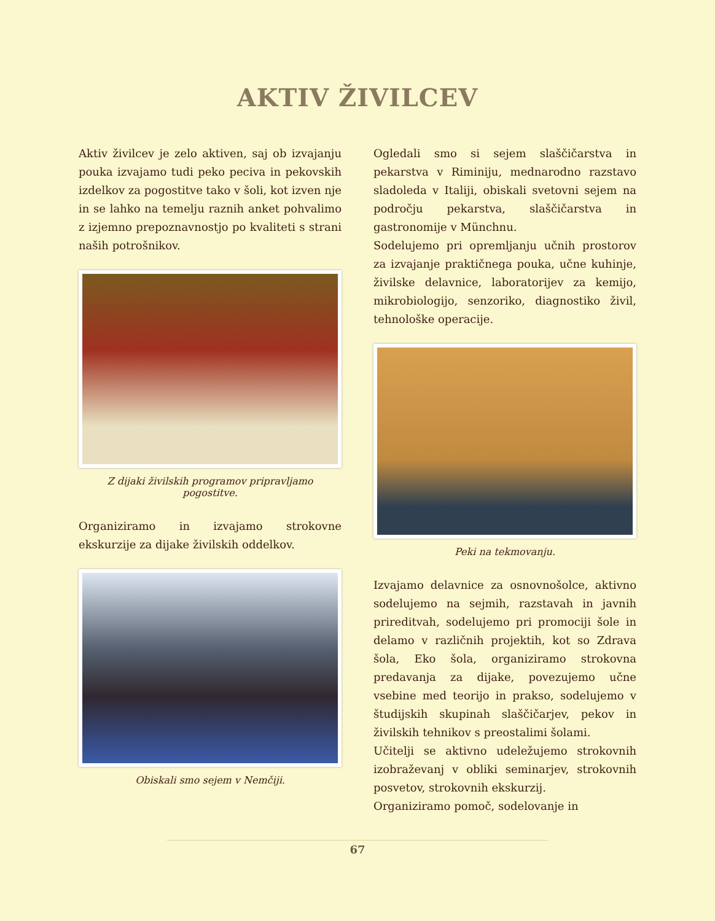AKTIV ŽIVILCEV
Aktiv živilcev je zelo aktiven, saj ob izvajanju pouka izvajamo tudi peko peciva in pekovskih izdelkov za pogostitve tako v šoli, kot izven nje in se lahko na temelju raznih anket pohvalimo z izjemno prepoznavnostjo po kvaliteti s strani naših potrošnikov.
Z dijaki živilskih programov pripravljamo pogostitve.
Organiziramo in izvajamo strokovne ekskurzije za dijake živilskih oddelkov.
Obiskali smo sejem v Nemčiji.
Ogledali smo si sejem slaščičarstva in pekarstva v Riminiju, mednarodno razstavo sladoleda v Italiji, obiskali svetovni sejem na področju pekarstva, slaščičarstva in gastronomije v Münchnu.
Sodelujemo pri opremljanju učnih prostorov za izvajanje praktičnega pouka, učne kuhinje, živilske delavnice, laboratorijev za kemijo, mikrobiologijo, senzoriko, diagnostiko živil, tehnološke operacije.
Peki na tekmovanju.
Izvajamo delavnice za osnovnošolce, aktivno sodelujemo na sejmih, razstavah in javnih prireditvah, sodelujemo pri promociji šole in delamo v različnih projektih, kot so Zdrava šola, Eko šola, organiziramo strokovna predavanja za dijake, povezujemo učne vsebine med teorijo in prakso, sodelujemo v študijskih skupinah slaščičarjev, pekov in živilskih tehnikov s preostalimi šolami.
Učitelji se aktivno udeležujemo strokovnih izobraževanj v obliki seminarjev, strokovnih posvetov, strokovnih ekskurzij.
Organiziramo pomoč, sodelovanje in
67